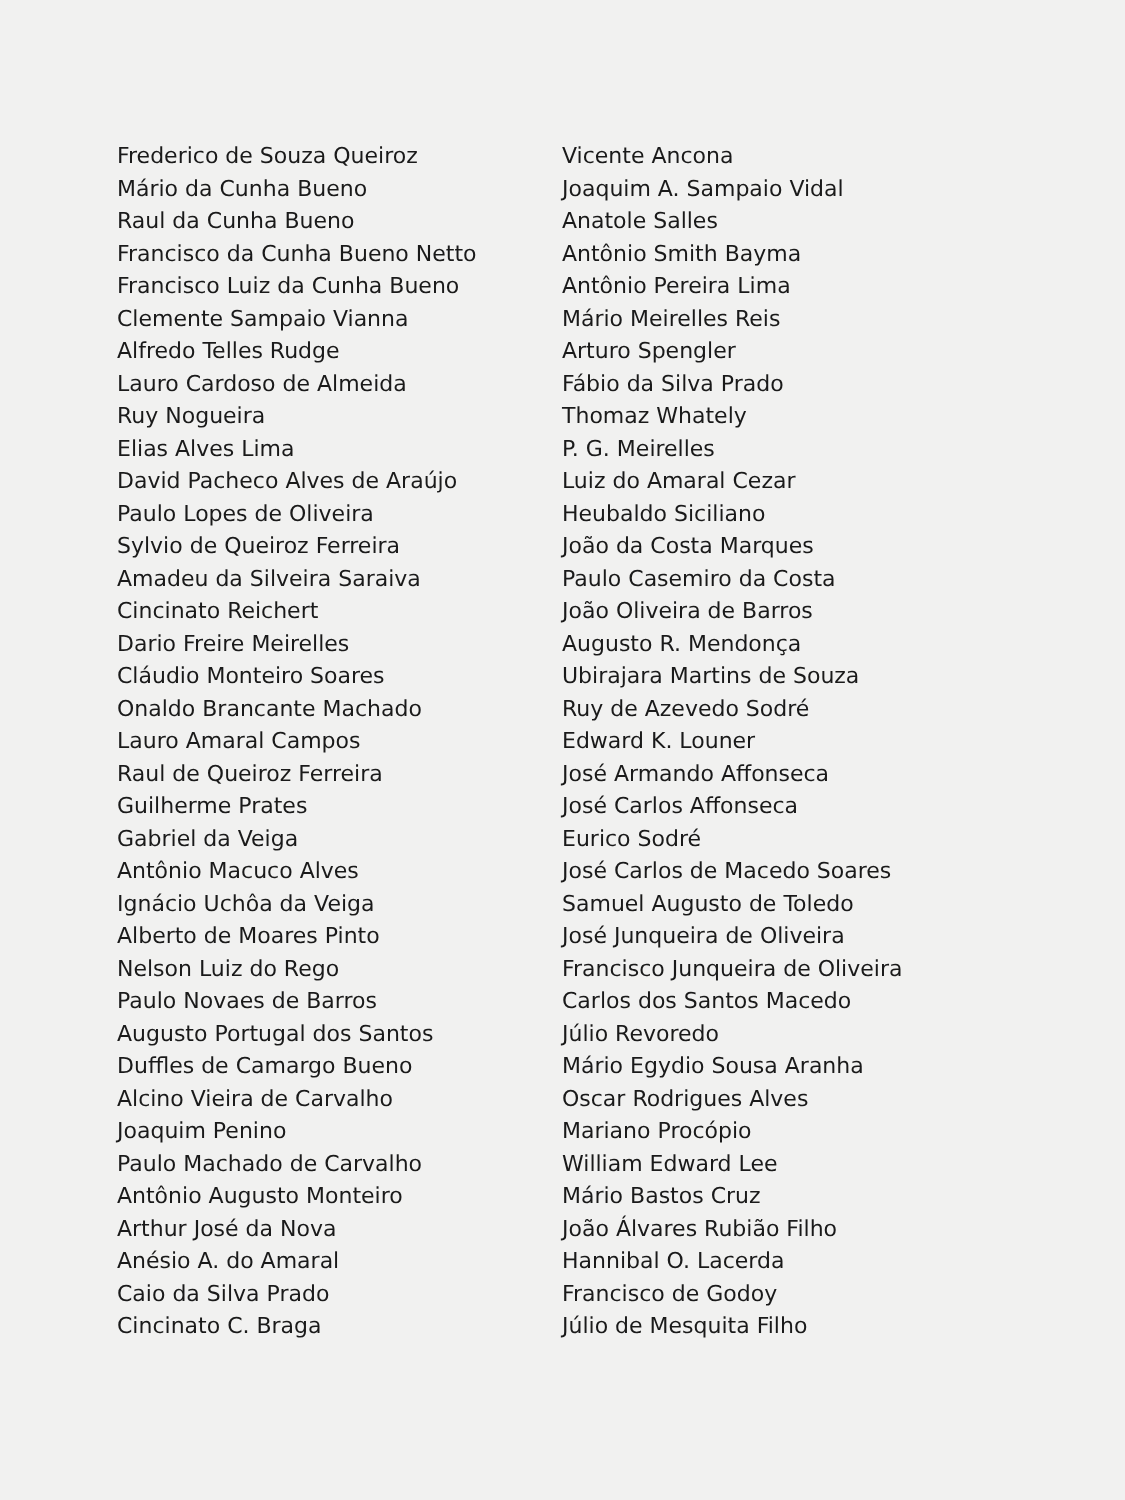Frederico de Souza Queiroz
Mário da Cunha Bueno
Raul da Cunha Bueno
Francisco da Cunha Bueno Netto
Francisco Luiz da Cunha Bueno
Clemente Sampaio Vianna
Alfredo Telles Rudge
Lauro Cardoso de Almeida
Ruy Nogueira
Elias Alves Lima
David Pacheco Alves de Araújo
Paulo Lopes de Oliveira
Sylvio de Queiroz Ferreira
Amadeu da Silveira Saraiva
Cincinato Reichert
Dario Freire Meirelles
Cláudio Monteiro Soares
Onaldo Brancante Machado
Lauro Amaral Campos
Raul de Queiroz Ferreira
Guilherme Prates
Gabriel da Veiga
Antônio Macuco Alves
Ignácio Uchôa da Veiga
Alberto de Moares Pinto
Nelson Luiz do Rego
Paulo Novaes de Barros
Augusto Portugal dos Santos
Duffles de Camargo Bueno
Alcino Vieira de Carvalho
Joaquim Penino
Paulo Machado de Carvalho
Antônio Augusto Monteiro
Arthur José da Nova
Anésio A. do Amaral
Caio da Silva Prado
Cincinato C. Braga
Vicente Ancona
Joaquim A. Sampaio Vidal
Anatole Salles
Antônio Smith Bayma
Antônio Pereira Lima
Mário Meirelles Reis
Arturo Spengler
Fábio da Silva Prado
Thomaz Whately
P. G. Meirelles
Luiz do Amaral Cezar
Heubaldo Siciliano
João da Costa Marques
Paulo Casemiro da Costa
João Oliveira de Barros
Augusto R. Mendonça
Ubirajara Martins de Souza
Ruy de Azevedo Sodré
Edward K. Louner
José Armando Affonseca
José Carlos Affonseca
Eurico Sodré
José Carlos de Macedo Soares
Samuel Augusto de Toledo
José Junqueira de Oliveira
Francisco Junqueira de Oliveira
Carlos dos Santos Macedo
Júlio Revoredo
Mário Egydio Sousa Aranha
Oscar Rodrigues Alves
Mariano Procópio
William Edward Lee
Mário Bastos Cruz
João Álvares Rubião Filho
Hannibal O. Lacerda
Francisco de Godoy
Júlio de Mesquita Filho